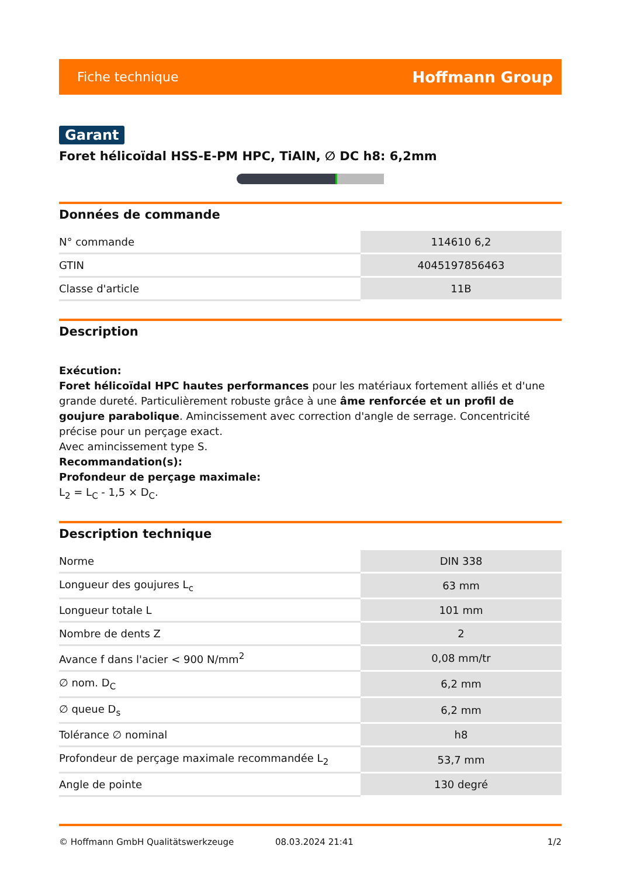Fiche technique Hoffmann Group
Garant
Foret hélicoïdal HSS-E-PM HPC, TiAlN, ∅ DC h8: 6,2mm
Données de commande
| N° commande | 114610 6,2 |
| GTIN | 4045197856463 |
| Classe d'article | 11B |
Description
Exécution:
Foret hélicoïdal HPC hautes performances pour les matériaux fortement alliés et d'une grande dureté. Particulièrement robuste grâce à une âme renforcée et un profil de goujure parabolique. Amincissement avec correction d'angle de serrage. Concentricité précise pour un perçage exact.
Avec amincissement type S.
Recommandation(s):
Profondeur de perçage maximale:
L<sub>2</sub> = L<sub>C</sub> - 1,5 × D<sub>C</sub>.
Description technique
| Norme | DIN 338 |
| Longueur des goujures L<sub>c</sub> | 63 mm |
| Longueur totale L | 101 mm |
| Nombre de dents Z | 2 |
| Avance f dans l'acier < 900 N/mm<sup>2</sup> | 0,08 mm/tr |
| ∅ nom. D<sub>C</sub> | 6,2 mm |
| ∅ queue D<sub>s</sub> | 6,2 mm |
| Tolérance ∅ nominal | h8 |
| Profondeur de perçage maximale recommandée L<sub>2</sub> | 53,7 mm |
| Angle de pointe | 130 degré |
© Hoffmann GmbH Qualitätswerkzeuge 08.03.2024 21:41 1/2